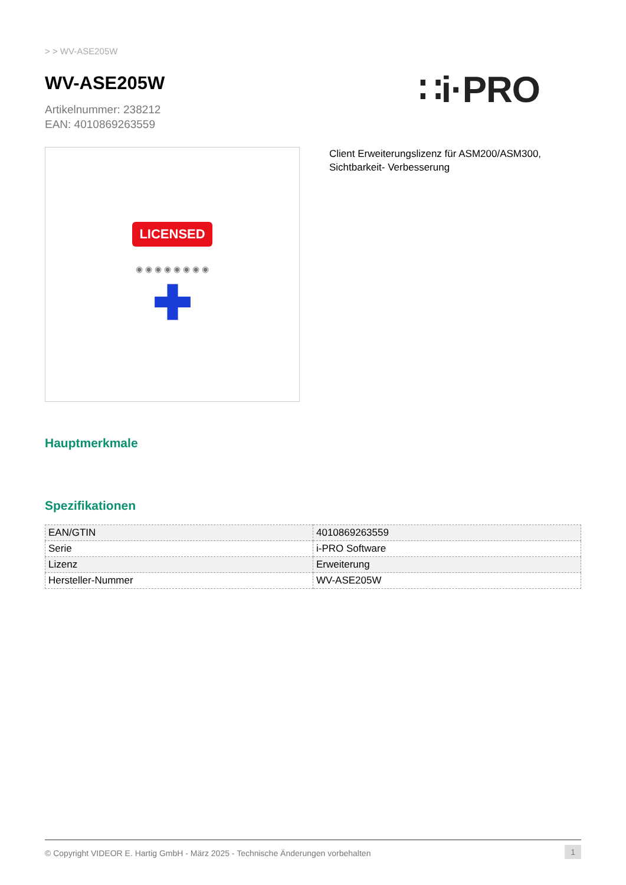> > WV-ASE205W
WV-ASE205W
Artikelnummer: 238212
EAN: 4010869263559
∷i·PRO
LICENSED
◉ ◉ ◉ ◉ ◉ ◉ ◉ ◉
✚
Client Erweiterungslizenz für ASM200/ASM300, Sichtbarkeit- Verbesserung
Hauptmerkmale
Spezifikationen
| EAN/GTIN | 4010869263559 |
| Serie | i-PRO Software |
| Lizenz | Erweiterung |
| Hersteller-Nummer | WV-ASE205W |
© Copyright VIDEOR E. Hartig GmbH - März 2025 - Technische Änderungen vorbehalten 1